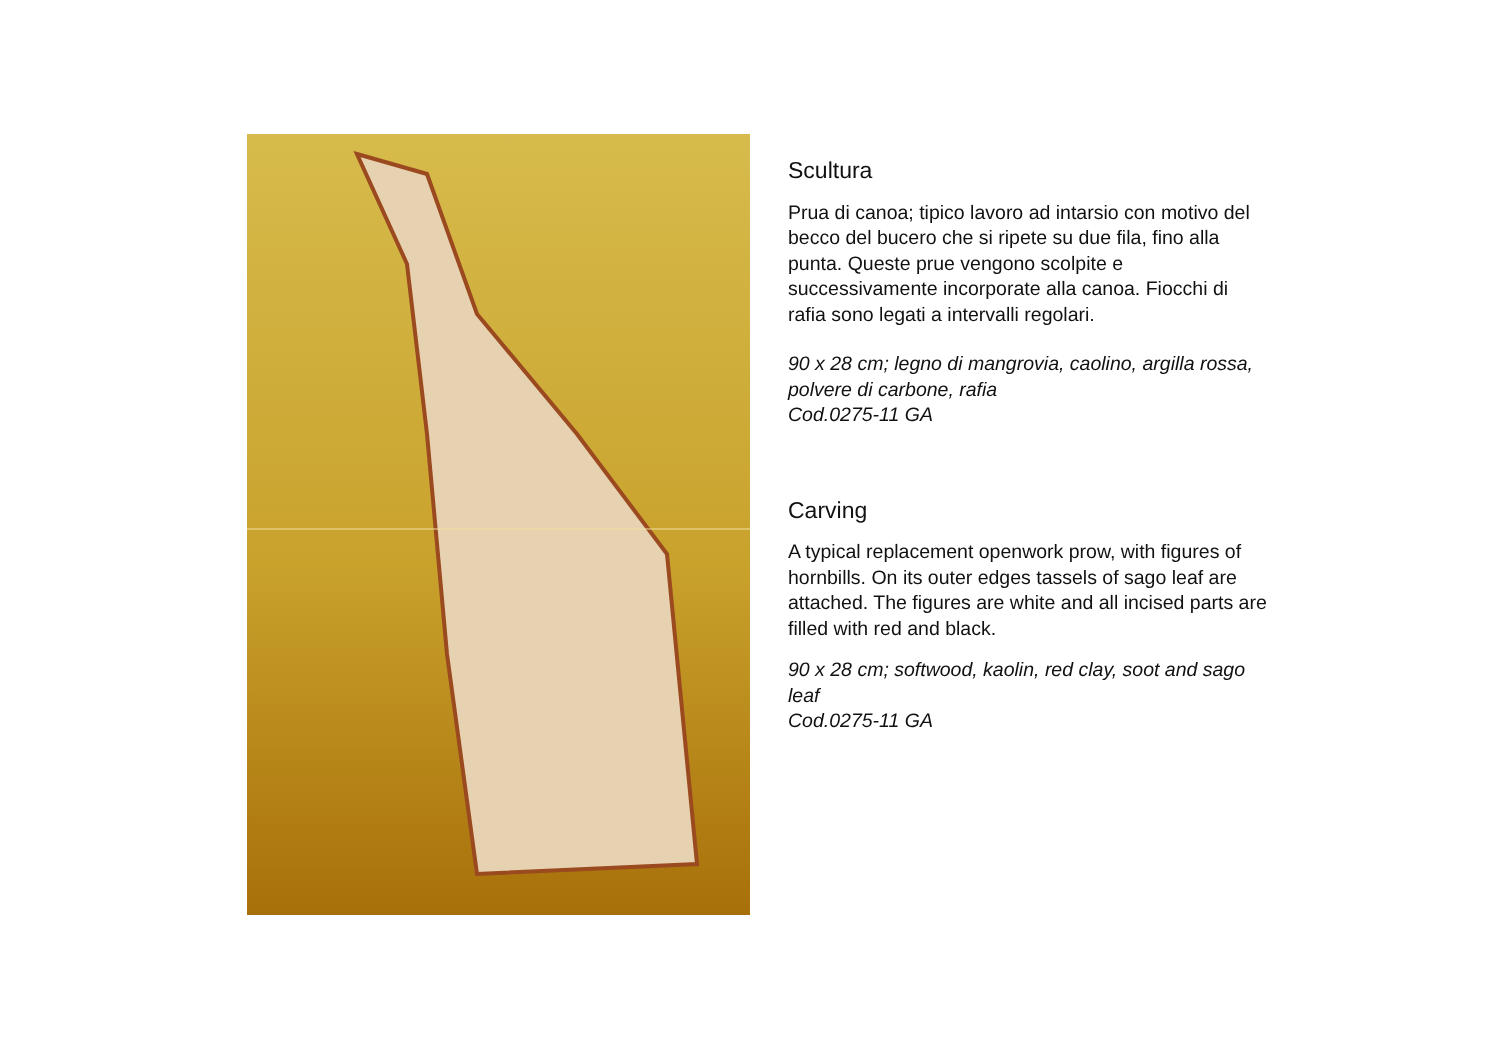Scultura
Prua di canoa; tipico lavoro ad intarsio con motivo del becco del bucero che si ripete su due fila, fino alla punta. Queste prue vengono scolpite e successivamente incorporate alla canoa. Fiocchi di rafia sono legati a intervalli regolari.
90 x 28 cm; legno di mangrovia, caolino, argilla rossa, polvere di carbone, rafia
Cod.0275-11 GA
Carving
A typical replacement openwork prow, with figures of hornbills. On its outer edges tassels of sago leaf are attached. The figures are white and all incised parts are filled with red and black.
90 x 28 cm; softwood, kaolin, red clay, soot and sago leaf
Cod.0275-11 GA